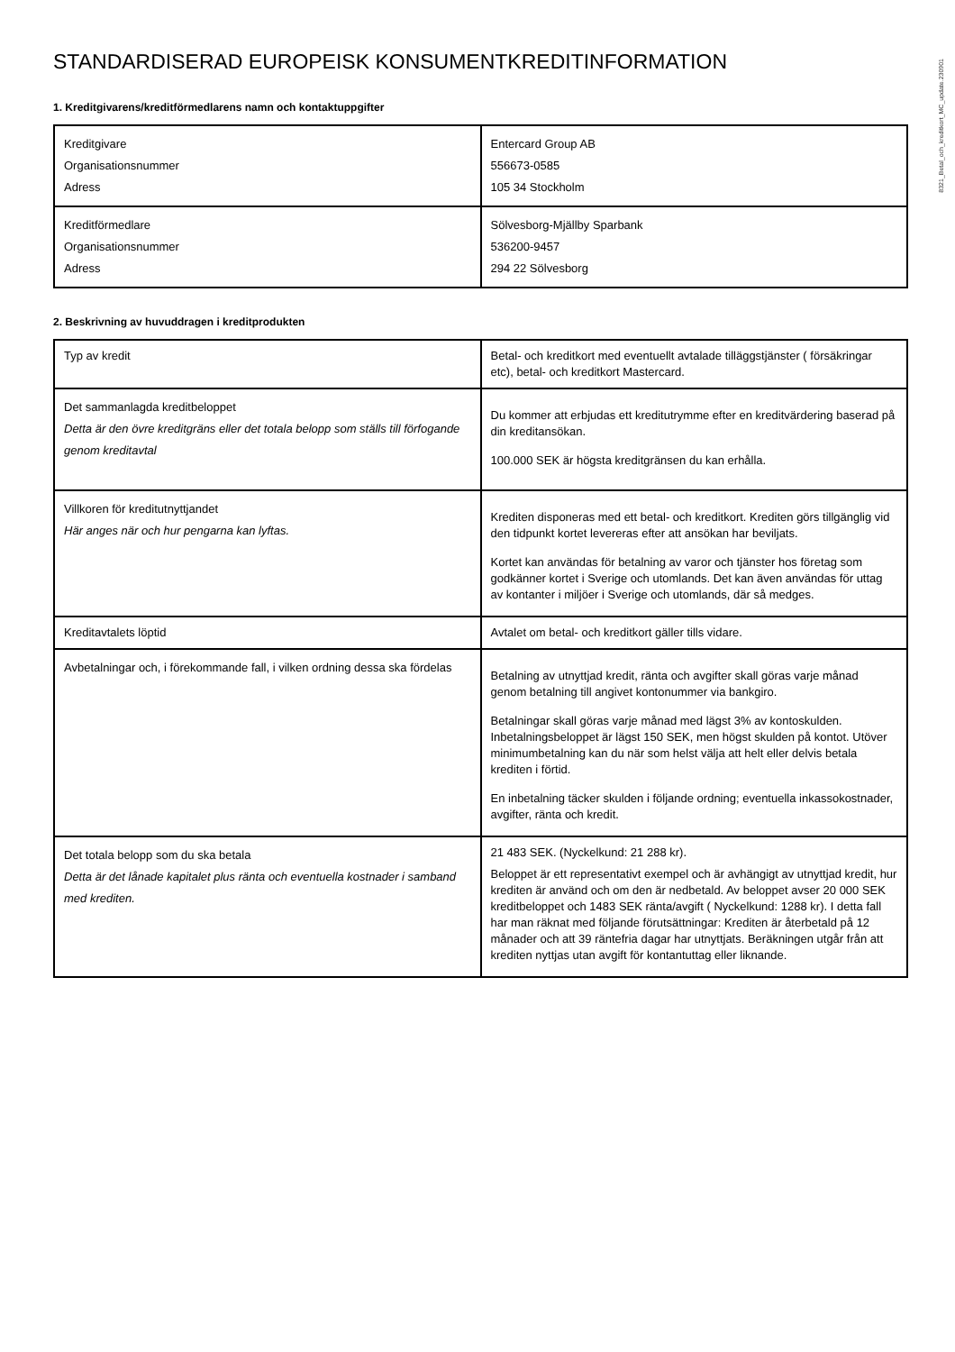8321_Betal_och_kreditkort_MC_update.230901
STANDARDISERAD EUROPEISK KONSUMENTKREDITINFORMATION
1. Kreditgivarens/kreditförmedlarens namn och kontaktuppgifter
| Kreditgivare Organisationsnummer Adress | Entercard Group AB 556673-0585 105 34 Stockholm |
| Kreditförmedlare Organisationsnummer Adress | Sölvesborg-Mjällby Sparbank 536200-9457 294 22 Sölvesborg |
2. Beskrivning av huvuddragen i kreditprodukten
| Typ av kredit | Betal- och kreditkort med eventuellt avtalade tilläggstjänster ( försäkringar etc), betal- och kreditkort Mastercard. |
| Det sammanlagda kreditbeloppet Detta är den övre kreditgräns eller det totala belopp som ställs till förfogande genom kreditavtal | Du kommer att erbjudas ett kreditutrymme efter en kreditvärdering baserad på din kreditansökan. 100.000 SEK är högsta kreditgränsen du kan erhålla. |
| Villkoren för kreditutnyttjandet Här anges när och hur pengarna kan lyftas. | Krediten disponeras med ett betal- och kreditkort. Krediten görs tillgänglig vid den tidpunkt kortet levereras efter att ansökan har beviljats. Kortet kan användas för betalning av varor och tjänster hos företag som godkänner kortet i Sverige och utomlands. Det kan även användas för uttag av kontanter i miljöer i Sverige och utomlands, där så medges. |
| Kreditavtalets löptid | Avtalet om betal- och kreditkort gäller tills vidare. |
| Avbetalningar och, i förekommande fall, i vilken ordning dessa ska fördelas | Betalning av utnyttjad kredit, ränta och avgifter skall göras varje månad genom betalning till angivet kontonummer via bankgiro. Betalningar skall göras varje månad med lägst 3% av kontoskulden. Inbetalningsbeloppet är lägst 150 SEK, men högst skulden på kontot. Utöver minimumbetalning kan du när som helst välja att helt eller delvis betala krediten i förtid. En inbetalning täcker skulden i följande ordning; eventuella inkassokostnader, avgifter, ränta och kredit. |
| Det totala belopp som du ska betala Detta är det lånade kapitalet plus ränta och eventuella kostnader i samband med krediten. | 21 483 SEK. (Nyckelkund: 21 288 kr). Beloppet är ett representativt exempel och är avhängigt av utnyttjad kredit, hur krediten är använd och om den är nedbetald. Av beloppet avser 20 000 SEK kreditbeloppet och 1483 SEK ränta/avgift ( Nyckelkund: 1288 kr). I detta fall har man räknat med följande förutsättningar: Krediten är återbetald på 12 månader och att 39 räntefria dagar har utnyttjats. Beräkningen utgår från att krediten nyttjas utan avgift för kontantuttag eller liknande. |